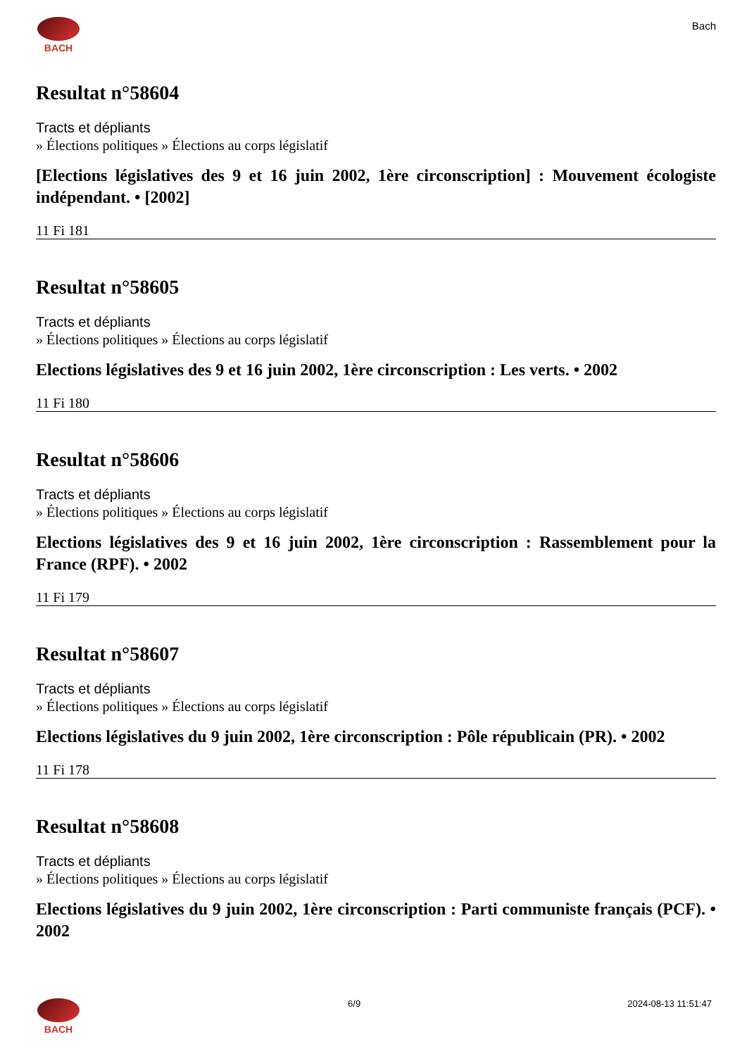BACH
Bach
Resultat n°58604
Tracts et dépliants
» Élections politiques » Élections au corps législatif
[Elections législatives des 9 et 16 juin 2002, 1ère circonscription] : Mouvement écologiste indépendant. • [2002]
11 Fi 181
Resultat n°58605
Tracts et dépliants
» Élections politiques » Élections au corps législatif
Elections législatives des 9 et 16 juin 2002, 1ère circonscription : Les verts. • 2002
11 Fi 180
Resultat n°58606
Tracts et dépliants
» Élections politiques » Élections au corps législatif
Elections législatives des 9 et 16 juin 2002, 1ère circonscription : Rassemblement pour la France (RPF). • 2002
11 Fi 179
Resultat n°58607
Tracts et dépliants
» Élections politiques » Élections au corps législatif
Elections législatives du 9 juin 2002, 1ère circonscription : Pôle républicain (PR). • 2002
11 Fi 178
Resultat n°58608
Tracts et dépliants
» Élections politiques » Élections au corps législatif
Elections législatives du 9 juin 2002, 1ère circonscription : Parti communiste français (PCF). • 2002
BACH 6/9 2024-08-13 11:51:47